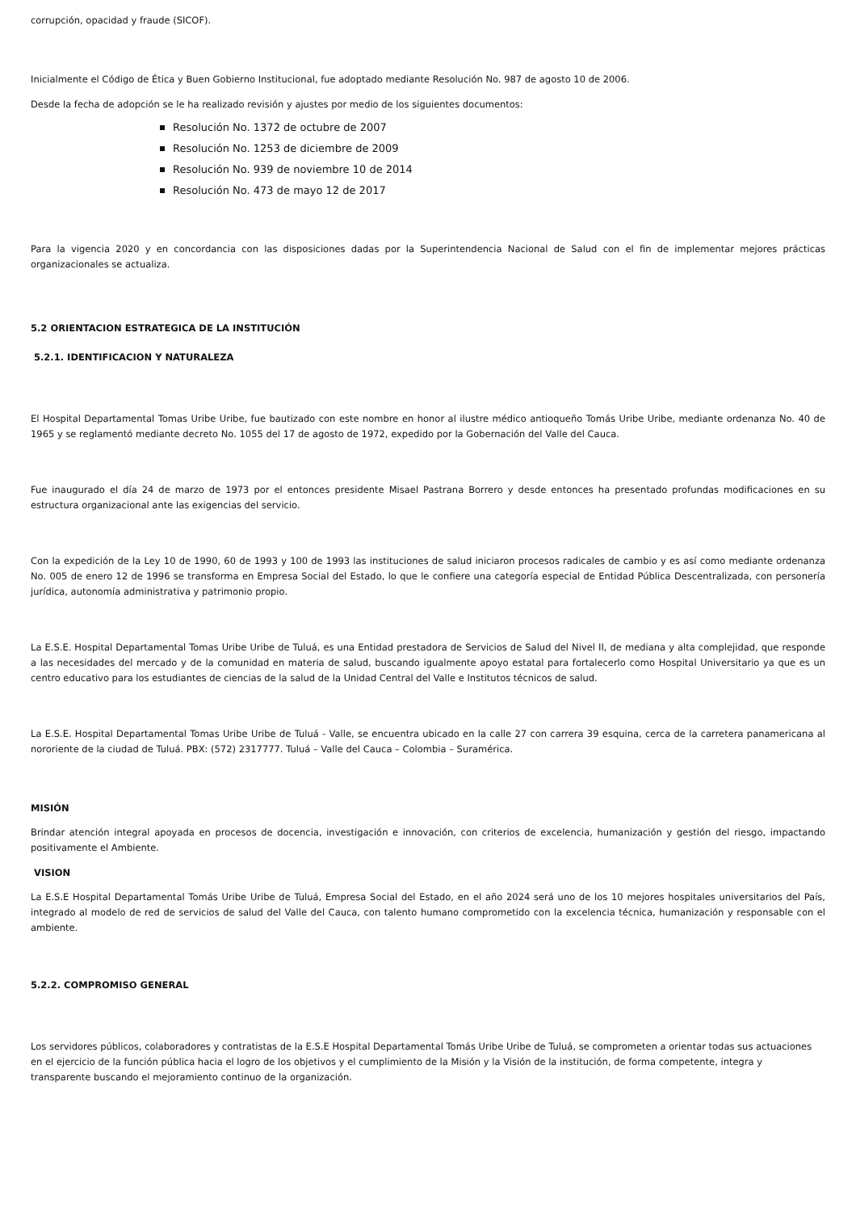corrupción, opacidad y fraude (SICOF).
Inicialmente el Código de Ética y Buen Gobierno Institucional, fue adoptado mediante Resolución No. 987 de agosto 10 de 2006.
Desde la fecha de adopción se le ha realizado revisión y ajustes por medio de los siguientes documentos:
Resolución No. 1372 de octubre de 2007
Resolución No. 1253 de diciembre de 2009
Resolución No. 939 de noviembre 10 de 2014
Resolución No. 473 de mayo 12 de 2017
Para la vigencia 2020 y en concordancia con las disposiciones dadas por la Superintendencia Nacional de Salud con el fin de implementar mejores prácticas organizacionales se actualiza.
5.2 ORIENTACION ESTRATEGICA DE LA INSTITUCIÓN
5.2.1. IDENTIFICACION Y NATURALEZA
El Hospital Departamental Tomas Uribe Uribe, fue bautizado con este nombre en honor al ilustre médico antioqueño Tomás Uribe Uribe, mediante ordenanza No. 40 de 1965 y se reglamentó mediante decreto No. 1055 del 17 de agosto de 1972, expedido por la Gobernación del Valle del Cauca.
Fue inaugurado el día 24 de marzo de 1973 por el entonces presidente Misael Pastrana Borrero y desde entonces ha presentado profundas modificaciones en su estructura organizacional ante las exigencias del servicio.
Con la expedición de la Ley 10 de 1990, 60 de 1993 y 100 de 1993 las instituciones de salud iniciaron procesos radicales de cambio y es así como mediante ordenanza No. 005 de enero 12 de 1996 se transforma en Empresa Social del Estado, lo que le confiere una categoría especial de Entidad Pública Descentralizada, con personería jurídica, autonomía administrativa y patrimonio propio.
La E.S.E. Hospital Departamental Tomas Uribe Uribe de Tuluá, es una Entidad prestadora de Servicios de Salud del Nivel II, de mediana y alta complejidad, que responde a las necesidades del mercado y de la comunidad en materia de salud, buscando igualmente apoyo estatal para fortalecerlo como Hospital Universitario ya que es un centro educativo para los estudiantes de ciencias de la salud de la Unidad Central del Valle e Institutos técnicos de salud.
La E.S.E. Hospital Departamental Tomas Uribe Uribe de Tuluá - Valle, se encuentra ubicado en la calle 27 con carrera 39 esquina, cerca de la carretera panamericana al nororiente de la ciudad de Tuluá. PBX: (572) 2317777. Tuluá – Valle del Cauca – Colombia – Suramérica.
MISIÓN
Brindar atención integral apoyada en procesos de docencia, investigación e innovación, con criterios de excelencia, humanización y gestión del riesgo, impactando positivamente el Ambiente.
VISION
La E.S.E Hospital Departamental Tomás Uribe Uribe de Tuluá, Empresa Social del Estado, en el año 2024 será uno de los 10 mejores hospitales universitarios del País, integrado al modelo de red de servicios de salud del Valle del Cauca, con talento humano comprometido con la excelencia técnica, humanización y responsable con el ambiente.
5.2.2. COMPROMISO GENERAL
Los servidores públicos, colaboradores y contratistas de la E.S.E Hospital Departamental Tomás Uribe Uribe de Tuluá, se comprometen a orientar todas sus actuaciones en el ejercicio de la función pública hacia el logro de los objetivos y el cumplimiento de la Misión y la Visión de la institución, de forma competente, integra y transparente buscando el mejoramiento continuo de la organización.